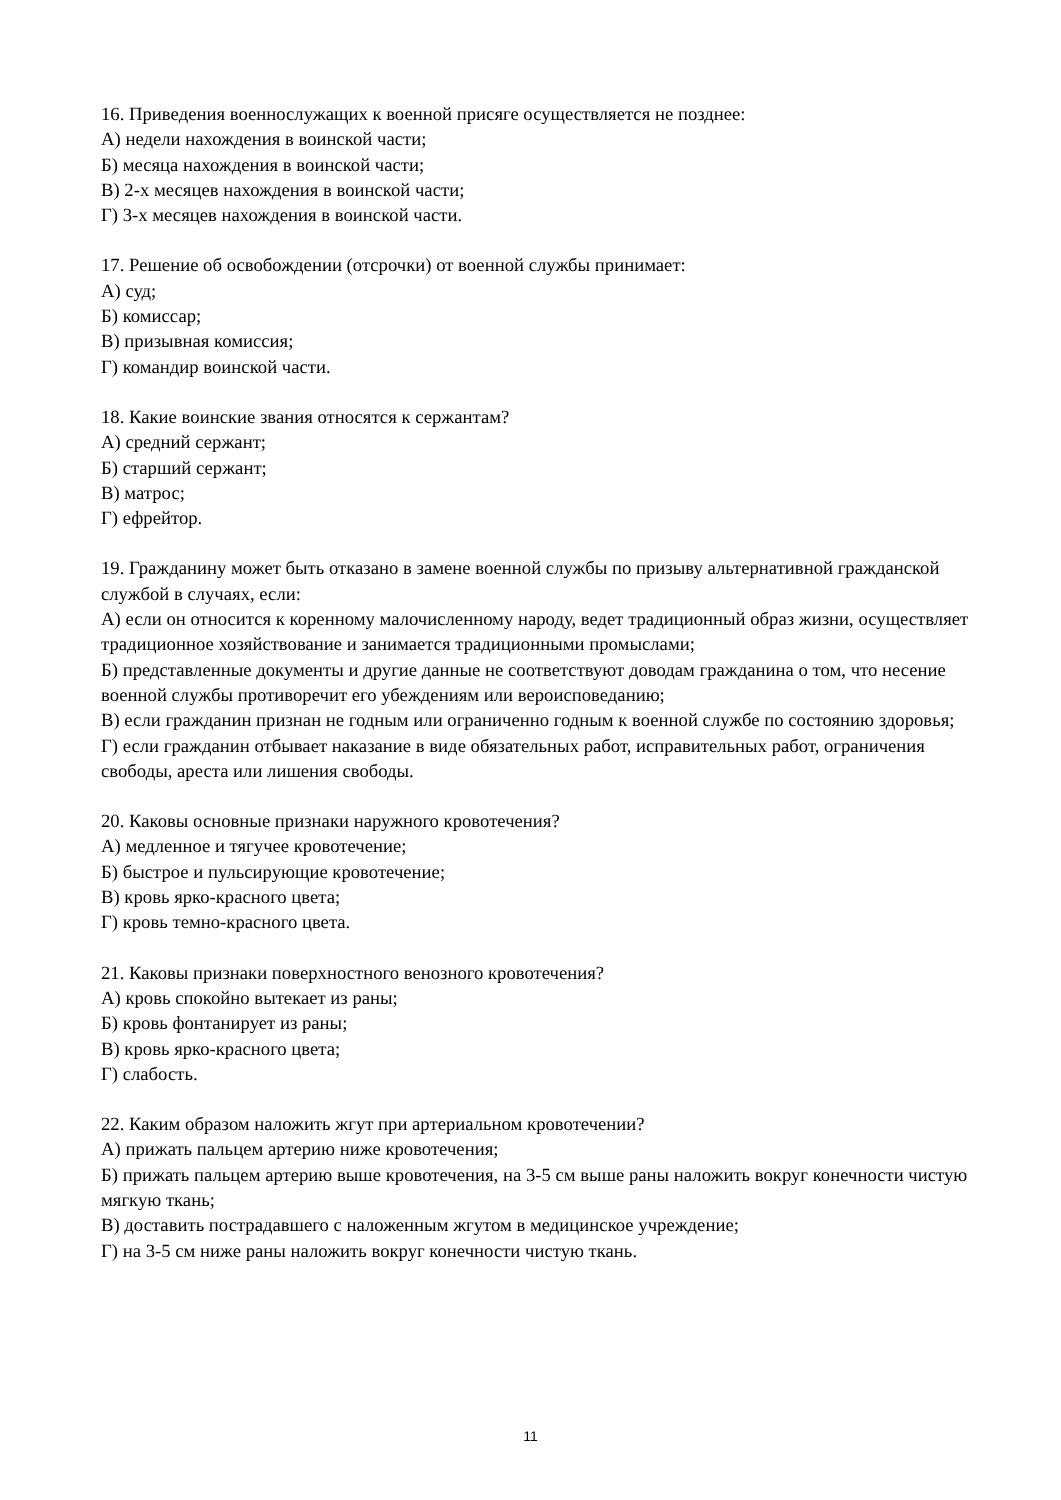16. Приведения военнослужащих к военной присяге осуществляется не позднее:
А) недели нахождения в воинской части;
Б) месяца нахождения в воинской части;
В) 2-х месяцев нахождения в воинской части;
Г) 3-х месяцев нахождения в воинской части.
17. Решение об освобождении (отсрочки) от военной службы принимает:
А) суд;
Б) комиссар;
В) призывная комиссия;
Г) командир воинской части.
18. Какие воинские звания относятся к сержантам?
А) средний сержант;
Б) старший сержант;
В) матрос;
Г) ефрейтор.
19. Гражданину может быть отказано в замене военной службы по призыву альтернативной гражданской службой в случаях, если:
А) если он относится к коренному малочисленному народу, ведет традиционный образ жизни, осуществляет традиционное хозяйствование и занимается традиционными промыслами;
Б) представленные документы и другие данные не соответствуют доводам гражданина о том, что несение военной службы противоречит его убеждениям или вероисповеданию;
В) если гражданин признан не годным или ограниченно годным к военной службе по состоянию здоровья;
Г) если гражданин отбывает наказание в виде обязательных работ, исправительных работ, ограничения свободы, ареста или лишения свободы.
20. Каковы основные признаки наружного кровотечения?
А) медленное и тягучее кровотечение;
Б) быстрое и пульсирующие кровотечение;
В) кровь ярко-красного цвета;
Г) кровь темно-красного цвета.
21. Каковы признаки поверхностного венозного кровотечения?
А) кровь спокойно вытекает из раны;
Б) кровь фонтанирует из раны;
В) кровь ярко-красного цвета;
Г) слабость.
22. Каким образом наложить жгут при артериальном кровотечении?
А) прижать пальцем артерию ниже кровотечения;
Б) прижать пальцем артерию выше кровотечения, на 3-5 см выше раны наложить вокруг конечности чистую мягкую ткань;
В) доставить пострадавшего с наложенным жгутом в медицинское учреждение;
Г) на 3-5 см ниже раны наложить вокруг конечности чистую ткань.
11